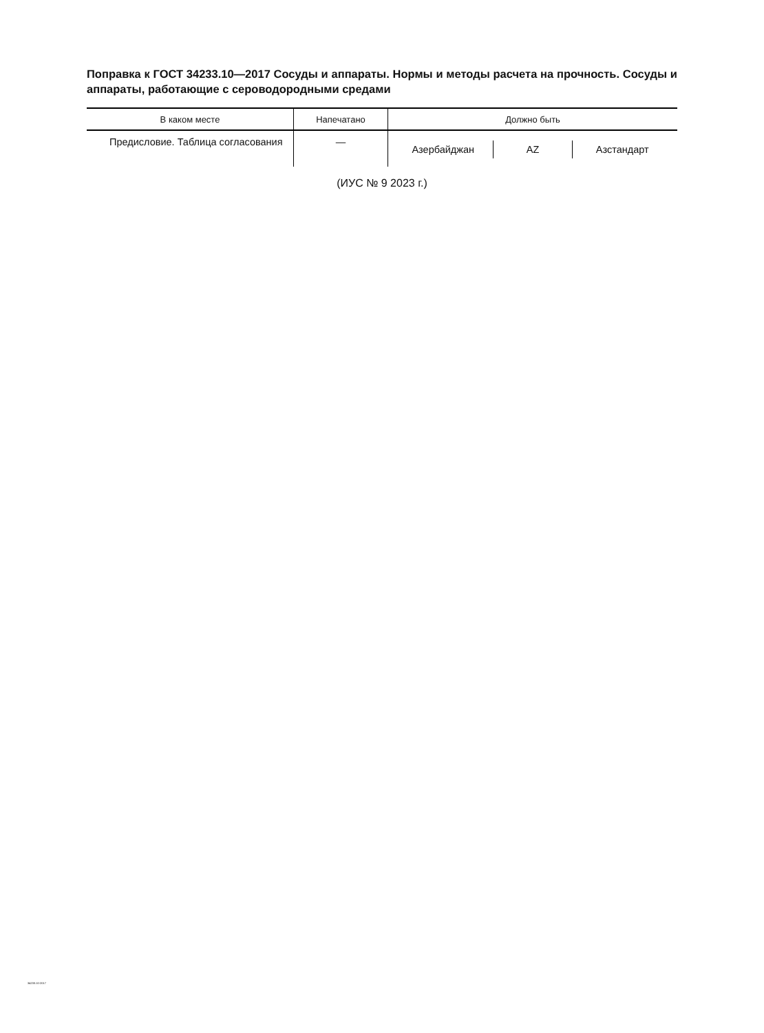Поправка к ГОСТ 34233.10—2017 Сосуды и аппараты. Нормы и методы расчета на прочность. Сосуды и аппараты, работающие с сероводородными средами
| В каком месте | Напечатано | Должно быть |
| --- | --- | --- |
| Предисловие. Таблица согла­сования | — | Азербайджан AZ Азстандарт |
(ИУС № 9 2023 г.)
34233.10-2017